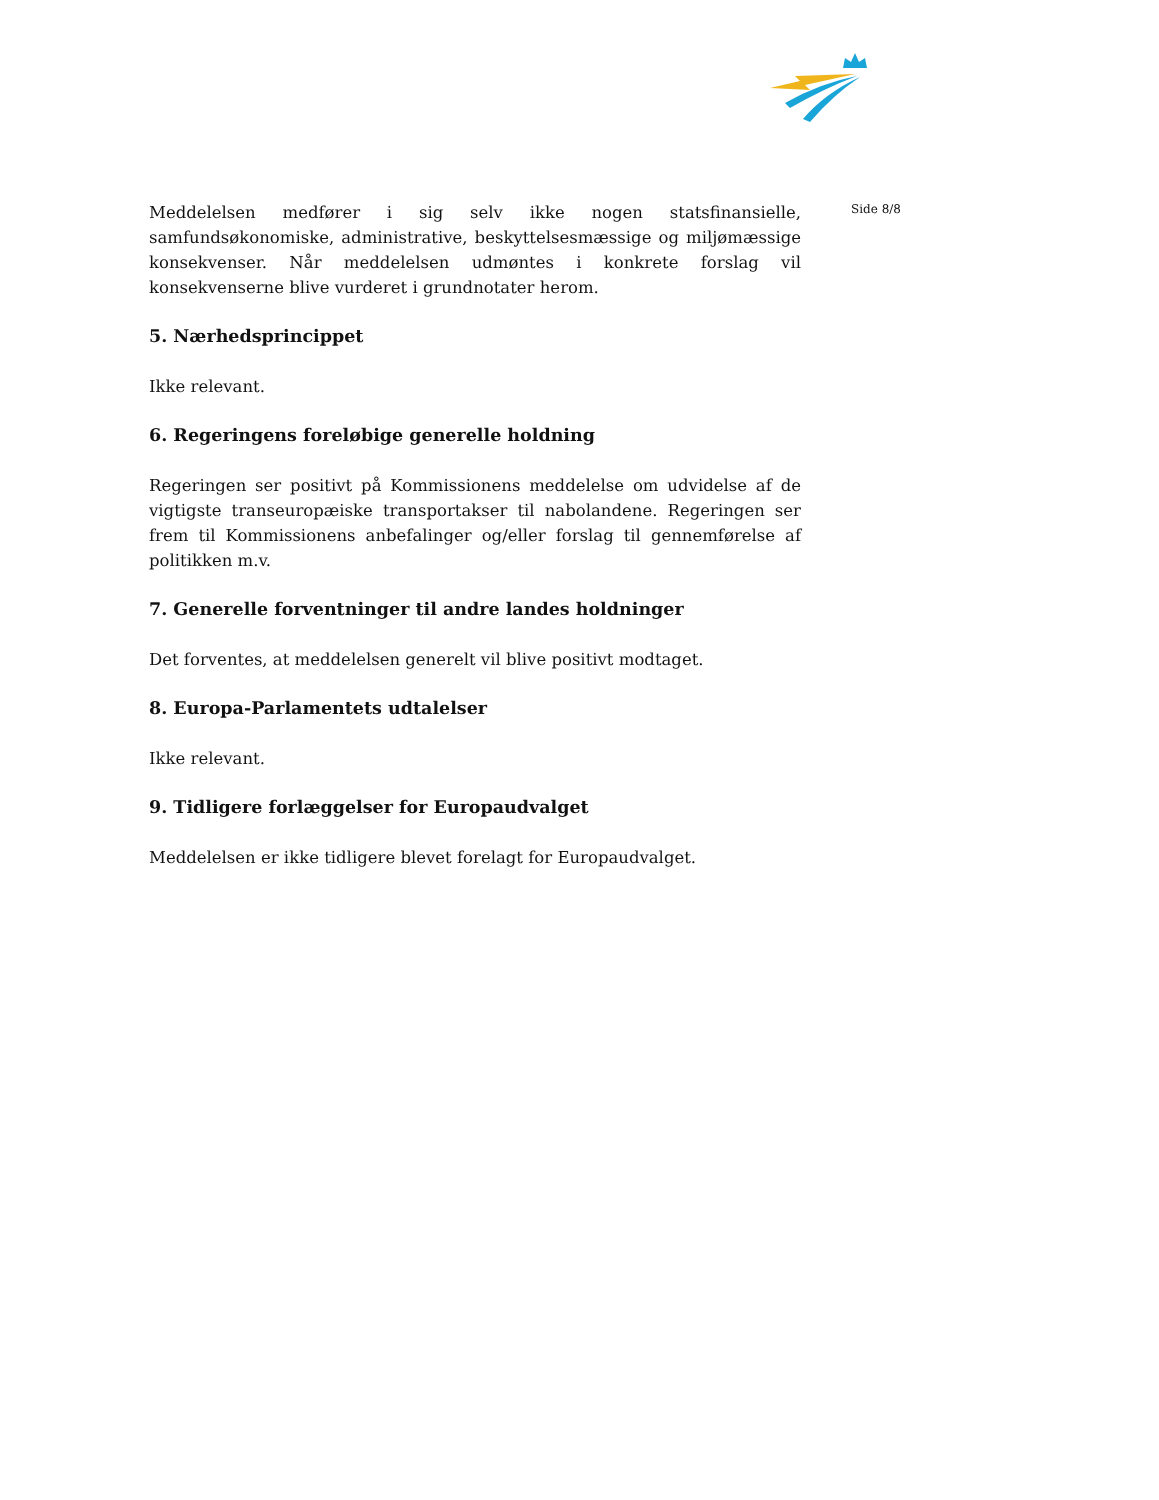Meddelelsen medfører i sig selv ikke nogen statsfinansielle, samfundsøkonomiske, administrative, beskyttelsesmæssige og miljømæssige konsekvenser. Når meddelelsen udmøntes i konkrete forslag vil konsekvenserne blive vurderet i grundnotater herom.
5. Nærhedsprincippet
Ikke relevant.
6. Regeringens foreløbige generelle holdning
Regeringen ser positivt på Kommissionens meddelelse om udvidelse af de vigtigste transeuropæiske transportakser til nabolandene. Regeringen ser frem til Kommissionens anbefalinger og/eller forslag til gennemførelse af politikken m.v.
7. Generelle forventninger til andre landes holdninger
Det forventes, at meddelelsen generelt vil blive positivt modtaget.
8. Europa-Parlamentets udtalelser
Ikke relevant.
9. Tidligere forlæggelser for Europaudvalget
Meddelelsen er ikke tidligere blevet forelagt for Europaudvalget.
Side 8/8